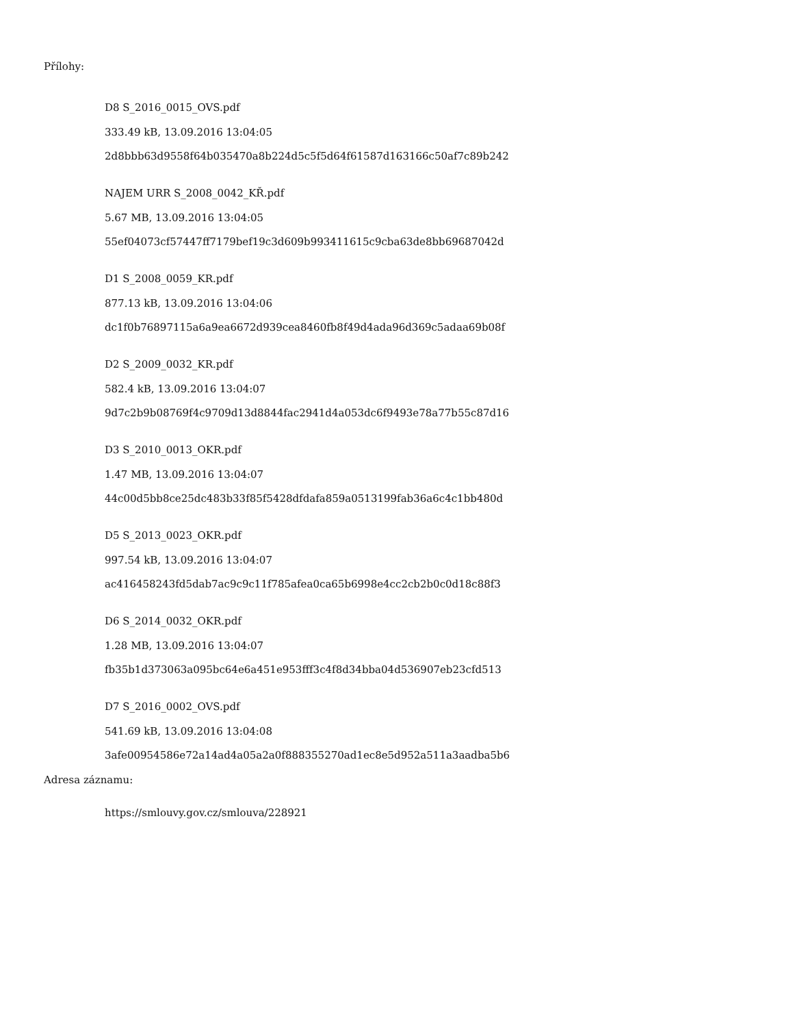Přílohy:
D8 S_2016_0015_OVS.pdf
333.49 kB, 13.09.2016 13:04:05
2d8bbb63d9558f64b035470a8b224d5c5f5d64f61587d163166c50af7c89b242
NAJEM URR S_2008_0042_KŘ.pdf
5.67 MB, 13.09.2016 13:04:05
55ef04073cf57447ff7179bef19c3d609b993411615c9cba63de8bb69687042d
D1 S_2008_0059_KR.pdf
877.13 kB, 13.09.2016 13:04:06
dc1f0b76897115a6a9ea6672d939cea8460fb8f49d4ada96d369c5adaa69b08f
D2 S_2009_0032_KR.pdf
582.4 kB, 13.09.2016 13:04:07
9d7c2b9b08769f4c9709d13d8844fac2941d4a053dc6f9493e78a77b55c87d16
D3 S_2010_0013_OKR.pdf
1.47 MB, 13.09.2016 13:04:07
44c00d5bb8ce25dc483b33f85f5428dfdafa859a0513199fab36a6c4c1bb480d
D5 S_2013_0023_OKR.pdf
997.54 kB, 13.09.2016 13:04:07
ac416458243fd5dab7ac9c9c11f785afea0ca65b6998e4cc2cb2b0c0d18c88f3
D6 S_2014_0032_OKR.pdf
1.28 MB, 13.09.2016 13:04:07
fb35b1d373063a095bc64e6a451e953fff3c4f8d34bba04d536907eb23cfd513
D7 S_2016_0002_OVS.pdf
541.69 kB, 13.09.2016 13:04:08
3afe00954586e72a14ad4a05a2a0f888355270ad1ec8e5d952a511a3aadba5b6
Adresa záznamu:
https://smlouvy.gov.cz/smlouva/228921